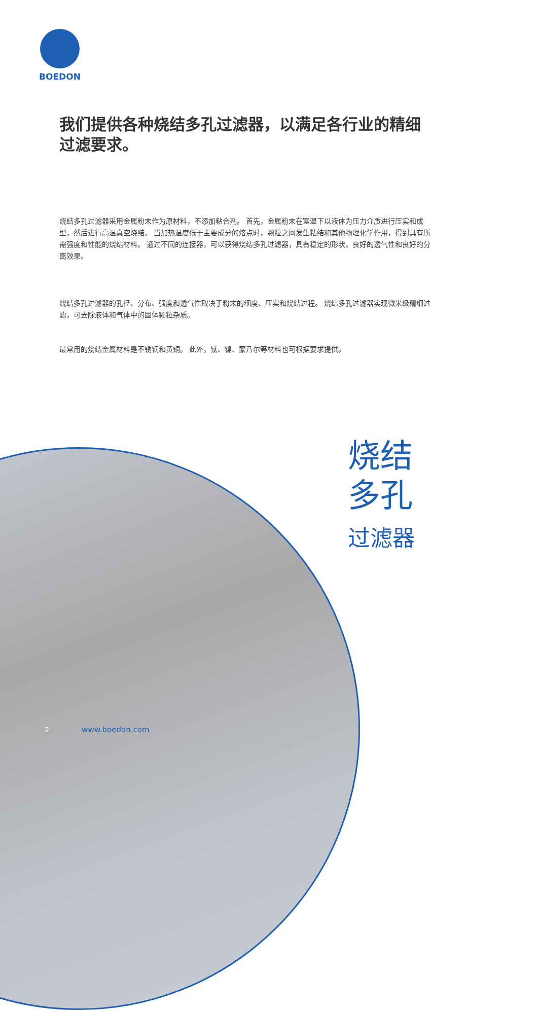BOEDON
我们提供各种烧结多孔过滤器，以满足各行业的精细过滤要求。
烧结多孔过滤器采用金属粉末作为原材料，不添加粘合剂。 首先，金属粉末在室温下以液体为压力介质进行压实和成型，然后进行高温真空烧结。 当加热温度低于主要成分的熔点时，颗粒之间发生粘结和其他物理化学作用，得到具有所需强度和性能的烧结材料。 通过不同的连接器，可以获得烧结多孔过滤器，具有稳定的形状，良好的透气性和良好的分离效果。
烧结多孔过滤器的孔径、分布、强度和透气性取决于粉末的细度、压实和烧结过程。 烧结多孔过滤器实现微米级精细过滤，可去除液体和气体中的固体颗粒杂质。
最常用的烧结金属材料是不锈钢和黄铜。 此外，钛、镍、蒙乃尔等材料也可根据要求提供。
烧结
多孔
过滤器
2 www.boedon.com